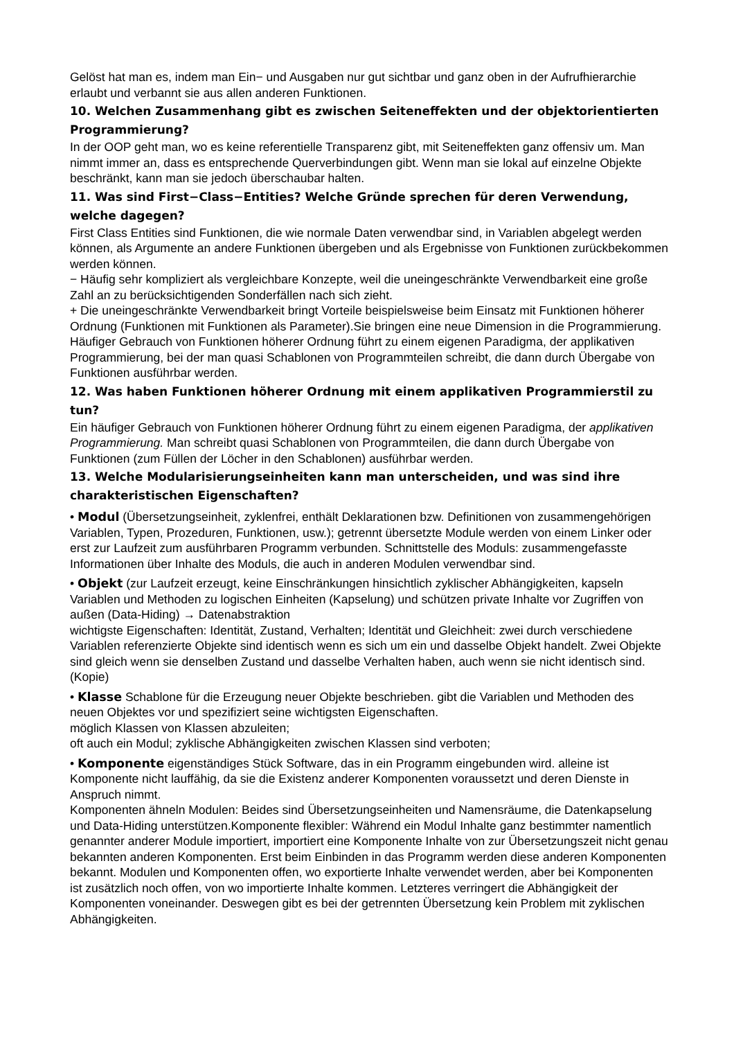Gelöst hat man es, indem man Ein− und Ausgaben nur gut sichtbar und ganz oben in der Aufrufhierarchie erlaubt und verbannt sie aus allen anderen Funktionen.
10. Welchen Zusammenhang gibt es zwischen Seiteneffekten und der objektorientierten Programmierung?
In der OOP geht man, wo es keine referentielle Transparenz gibt, mit Seiteneffekten ganz offensiv um. Man nimmt immer an, dass es entsprechende Querverbindungen gibt. Wenn man sie lokal auf einzelne Objekte beschränkt, kann man sie jedoch überschaubar halten.
11. Was sind First−Class−Entities? Welche Gründe sprechen für deren Verwendung, welche dagegen?
First Class Entities sind Funktionen, die wie normale Daten verwendbar sind, in Variablen abgelegt werden können, als Argumente an andere Funktionen übergeben und als Ergebnisse von Funktionen zurückbekommen werden können.
− Häufig sehr kompliziert als vergleichbare Konzepte, weil die uneingeschränkte Verwendbarkeit eine große Zahl an zu berücksichtigenden Sonderfällen nach sich zieht.
+ Die uneingeschränkte Verwendbarkeit bringt Vorteile beispielsweise beim Einsatz mit Funktionen höherer Ordnung (Funktionen mit Funktionen als Parameter).Sie bringen eine neue Dimension in die Programmierung. Häufiger Gebrauch von Funktionen höherer Ordnung führt zu einem eigenen Paradigma, der applikativen Programmierung, bei der man quasi Schablonen von Programmteilen schreibt, die dann durch Übergabe von Funktionen ausführbar werden.
12. Was haben Funktionen höherer Ordnung mit einem applikativen Programmierstil zu tun?
Ein häufiger Gebrauch von Funktionen höherer Ordnung führt zu einem eigenen Paradigma, der applikativen Programmierung. Man schreibt quasi Schablonen von Programmteilen, die dann durch Übergabe von Funktionen (zum Füllen der Löcher in den Schablonen) ausführbar werden.
13. Welche Modularisierungseinheiten kann man unterscheiden, und was sind ihre charakteristischen Eigenschaften?
• Modul (Übersetzungseinheit, zyklenfrei, enthält Deklarationen bzw. Definitionen von zusammengehörigen Variablen, Typen, Prozeduren, Funktionen, usw.); getrennt übersetzte Module werden von einem Linker oder erst zur Laufzeit zum ausführbaren Programm verbunden. Schnittstelle des Moduls: zusammengefasste Informationen über Inhalte des Moduls, die auch in anderen Modulen verwendbar sind.
• Objekt (zur Laufzeit erzeugt, keine Einschränkungen hinsichtlich zyklischer Abhängigkeiten, kapseln Variablen und Methoden zu logischen Einheiten (Kapselung) und schützen private Inhalte vor Zugriffen von außen (Data-Hiding) → Datenabstraktion
wichtigste Eigenschaften: Identität, Zustand, Verhalten; Identität und Gleichheit: zwei durch verschiedene Variablen referenzierte Objekte sind identisch wenn es sich um ein und dasselbe Objekt handelt. Zwei Objekte sind gleich wenn sie denselben Zustand und dasselbe Verhalten haben, auch wenn sie nicht identisch sind.(Kopie)
• Klasse Schablone für die Erzeugung neuer Objekte beschrieben. gibt die Variablen und Methoden des neuen Objektes vor und spezifiziert seine wichtigsten Eigenschaften.
möglich Klassen von Klassen abzuleiten;
oft auch ein Modul; zyklische Abhängigkeiten zwischen Klassen sind verboten;
• Komponente eigenständiges Stück Software, das in ein Programm eingebunden wird. alleine ist Komponente nicht lauffähig, da sie die Existenz anderer Komponenten voraussetzt und deren Dienste in Anspruch nimmt.
Komponenten ähneln Modulen: Beides sind Übersetzungseinheiten und Namensräume, die Datenkapselung und Data-Hiding unterstützen.Komponente flexibler: Während ein Modul Inhalte ganz bestimmter namentlich genannter anderer Module importiert, importiert eine Komponente Inhalte von zur Übersetzungszeit nicht genau bekannten anderen Komponenten. Erst beim Einbinden in das Programm werden diese anderen Komponenten bekannt. Modulen und Komponenten offen, wo exportierte Inhalte verwendet werden, aber bei Komponenten ist zusätzlich noch offen, von wo importierte Inhalte kommen. Letzteres verringert die Abhängigkeit der Komponenten voneinander. Deswegen gibt es bei der getrennten Übersetzung kein Problem mit zyklischen Abhängigkeiten.